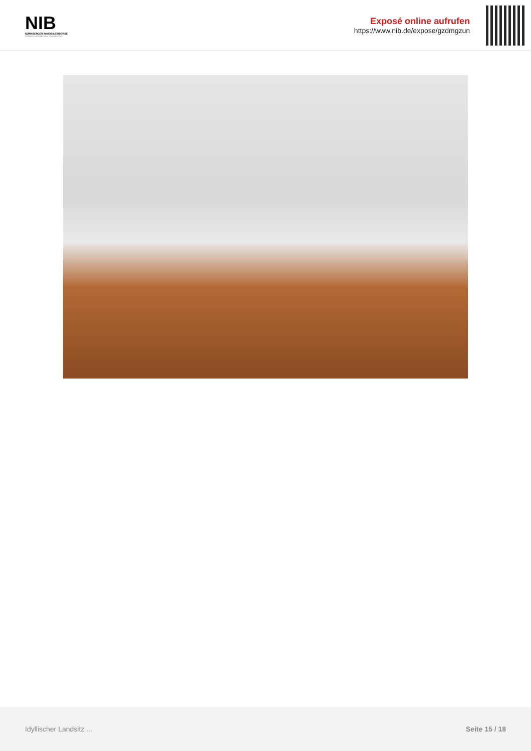NIB
NÜRNBERGER IMMOBILIENBÖRSE
Nordbayerns unabhängiger Makler- & Bauträgerverbund
Exposé online aufrufen
https://www.nib.de/expose/gzdmgzun
Idyllischer Landsitz ... Seite 15 / 18